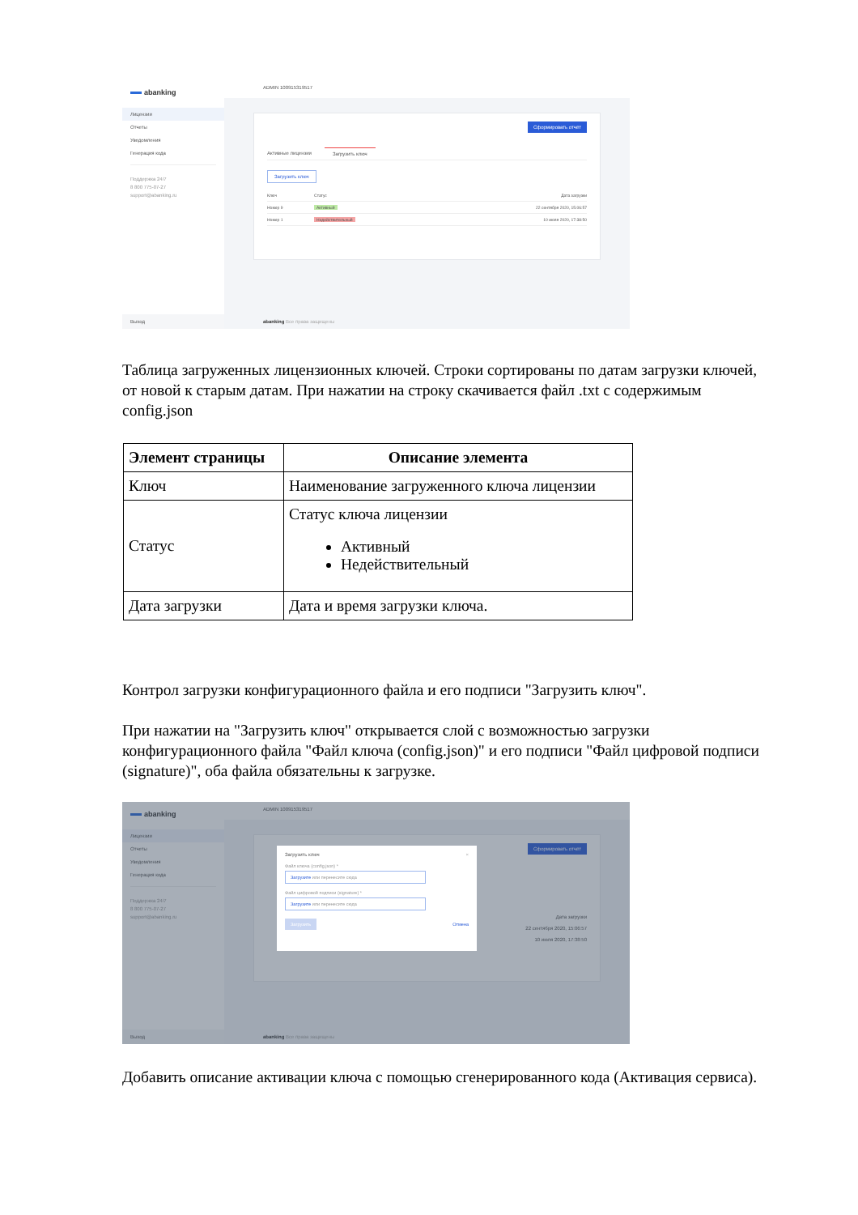abanking
Лицензии
Отчеты
Уведомления
Генерация кода
Поддержка 24/7
8 800 775-07-27
support@abanking.ru
Выход
ADMIN 100915319517
Сформировать отчёт
Активные лицензии Загрузить ключ
Загрузить ключ
| Ключ | Статус | Дата загрузки |
| --- | --- | --- |
| Номер 9 | Активный | 22 сентября 2020, 15:06:57 |
| Номер 1 | Недействительный | 10 июля 2020, 17:38:50 |
abanking Все права защищены
Таблица загруженных лицензионных ключей. Строки сортированы по датам загрузки ключей, от новой к старым датам. При нажатии на строку скачивается файл .txt с содержимым config.json
| Элемент страницы | Описание элемента |
| --- | --- |
| Ключ | Наименование загруженного ключа лицензии |
| Статус | Статус ключа лицензии Активный Недействительный |
| Дата загрузки | Дата и время загрузки ключа. |
Контрол загрузки конфигурационного файла и его подписи "Загрузить ключ".
При нажатии на "Загрузить ключ" открывается слой с возможностью загрузки конфигурационного файла "Файл ключа (config.json)" и его подписи "Файл цифровой подписи (signature)", оба файла обязательны к загрузке.
abanking
Лицензии
Отчеты
Уведомления
Генерация кода
Поддержка 24/7
8 800 775-07-27
support@abanking.ru
Выход
ADMIN 100915319517
Сформировать отчёт
Дата загрузки
22 сентября 2020, 15:06:57
10 июля 2020, 17:38:50
abanking Все права защищены
Загрузить ключ ×
Файл ключа (config.json) *
Загрузите или перенесите сюда
Файл цифровой подписи (signature) *
Загрузите или перенесите сюда
Загрузить Отмена
Добавить описание активации ключа с помощью сгенерированного кода (Активация сервиса).